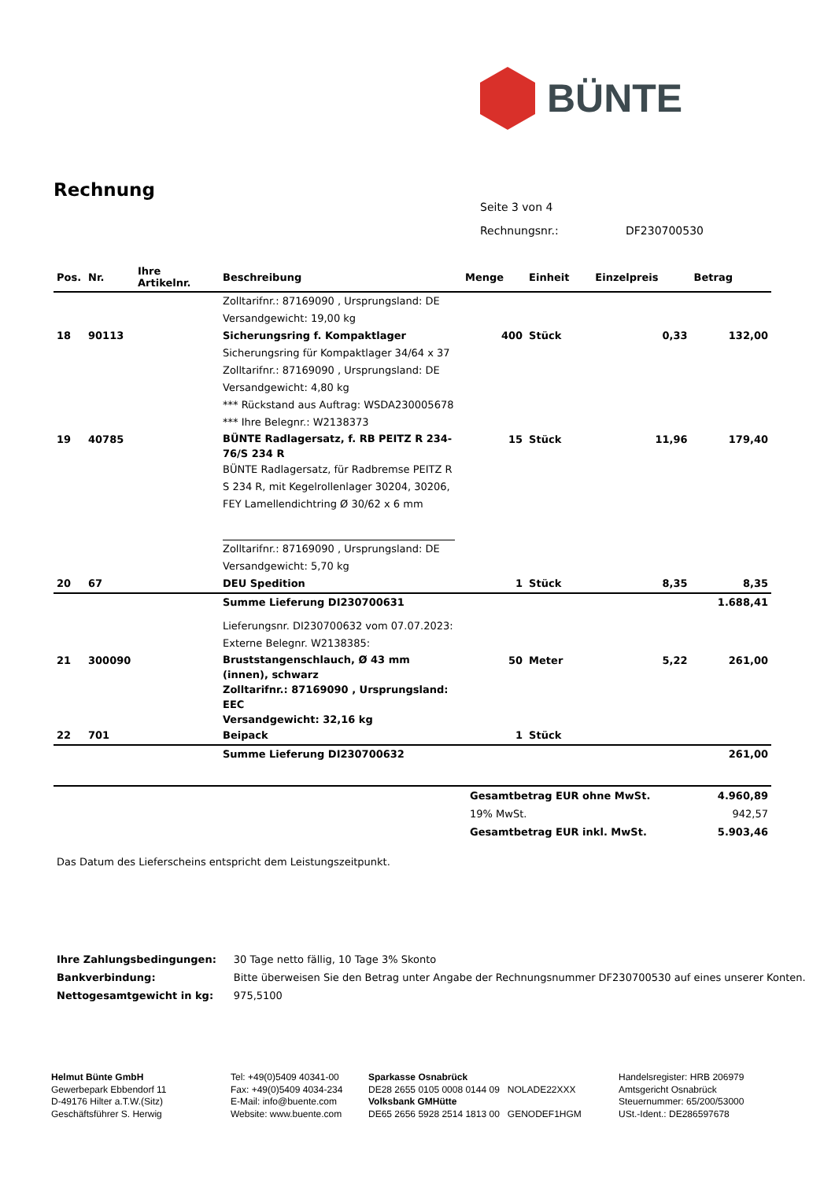BÜNTE
Rechnung
Seite 3 von 4
Rechnungsnr.: DF230700530
| Pos. | Nr. | Ihre Artikelnr. | Beschreibung | Menge | Einheit | Einzelpreis | Betrag |
| --- | --- | --- | --- | --- | --- | --- | --- |
| | | | Zolltarifnr.: 87169090 , Ursprungsland: DE Versandgewicht: 19,00 kg | | | | |
| 18 | 90113 | | Sicherungsring f. Kompaktlager | 400 | Stück | 0,33 | 132,00 |
| | | | Sicherungsring für Kompaktlager 34/64 x 37 Zolltarifnr.: 87169090 , Ursprungsland: DE Versandgewicht: 4,80 kg *** Rückstand aus Auftrag: WSDA230005678 *** Ihre Belegnr.: W2138373 | | | | |
| 19 | 40785 | | BÜNTE Radlagersatz, f. RB PEITZ R 234-76/S 234 R | 15 | Stück | 11,96 | 179,40 |
| | | | BÜNTE Radlagersatz, für Radbremse PEITZ R S 234 R, mit Kegelrollenlager 30204, 30206, FEY Lamellendichtring Ø 30/62 x 6 mm Zolltarifnr.: 87169090 , Ursprungsland: DE Versandgewicht: 5,70 kg | | | | |
| 20 | 67 | | DEU Spedition | 1 | Stück | 8,35 | 8,35 |
| | | | Summe Lieferung DI230700631 | | | | 1.688,41 |
| | | | Lieferungsnr. DI230700632 vom 07.07.2023: Externe Belegnr. W2138385: | | | | |
| 21 | 300090 | | Bruststangenschlauch, Ø 43 mm (innen), schwarz Zolltarifnr.: 87169090 , Ursprungsland: EEC Versandgewicht: 32,16 kg | 50 | Meter | 5,22 | 261,00 |
| 22 | 701 | | Beipack | 1 | Stück | | |
| | | | Summe Lieferung DI230700632 | | | | 261,00 |
| Gesamtbetrag EUR ohne MwSt. | 4.960,89 |
| 19% MwSt. | 942,57 |
| Gesamtbetrag EUR inkl. MwSt. | 5.903,46 |
Das Datum des Lieferscheins entspricht dem Leistungszeitpunkt.
| Ihre Zahlungsbedingungen: | 30 Tage netto fällig, 10 Tage 3% Skonto |
| Bankverbindung: | Bitte überweisen Sie den Betrag unter Angabe der Rechnungsnummer DF230700530 auf eines unserer Konten. |
| Nettogesamtgewicht in kg: | 975,5100 |
Helmut Bünte GmbH
Gewerbepark Ebbendorf 11
D-49176 Hilter a.T.W.(Sitz)
Geschäftsführer S. Herwig
Tel: +49(0)5409 40341-00
Fax: +49(0)5409 4034-234
E-Mail: info@buente.com
Website: www.buente.com
Sparkasse Osnabrück
DE28 2655 0105 0008 0144 09 NOLADE22XXX
Volksbank GMHütte
DE65 2656 5928 2514 1813 00 GENODEF1HGM
Handelsregister: HRB 206979
Amtsgericht Osnabrück
Steuernummer: 65/200/53000
USt.-Ident.: DE286597678